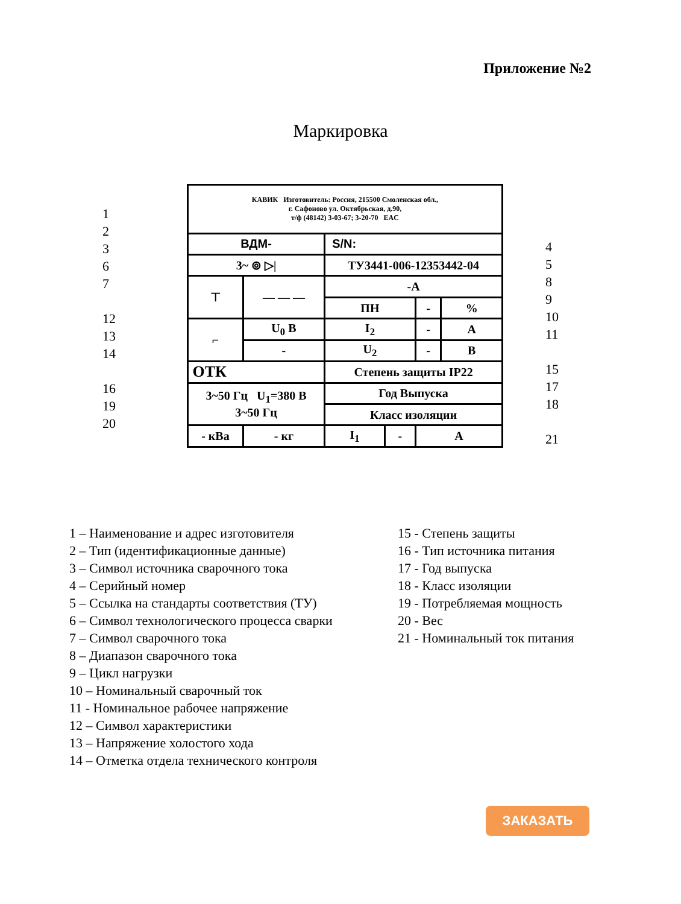Приложение №2
Маркировка
1
2
3
6
7
12
13
14
16
19
20
| КАВИК Изготовитель: Россия, 215500 Смоленская обл., г. Сафоново ул. Октябрьская, д.90, т/ф (48142) 3-03-67; 3-20-70 EAC | | | | | |
| ВДМ- | | S/N: | | | |
| 3~ ⊚ ▷/ | | ТУ3441-006-12353442-04 | | | |
| ⊤ | — — — | -А | | | |
| | | ПН | | - | % |
| ⌐ | U<sub>0</sub> В | I<sub>2</sub> | | - | А |
| | - | U<sub>2</sub> | | - | В |
| ОТК | | Степень защиты IP22 | | | |
| 3~50 Гц U<sub>1</sub>=380 В 3~50 Гц | | Год Выпуска | | | |
| | | Класс изоляции | | | |
| - кВа | - кг | I<sub>1</sub> | - | А | |
4
5
8
9
10
11
15
17
18
21
1 – Наименование и адрес изготовителя
2 – Тип (идентификационные данные)
3 – Символ источника сварочного тока
4 – Серийный номер
5 – Ссылка на стандарты соответствия (ТУ)
6 – Символ технологического процесса сварки
7 – Символ сварочного тока
8 – Диапазон сварочного тока
9 – Цикл нагрузки
10 – Номинальный сварочный ток
11 - Номинальное рабочее напряжение
12 – Символ характеристики
13 – Напряжение холостого хода
14 – Отметка отдела технического контроля
15 - Степень защиты
16 - Тип источника питания
17 - Год выпуска
18 - Класс изоляции
19 - Потребляемая мощность
20 - Вес
21 - Номинальный ток питания
ЗАКАЗАТЬ